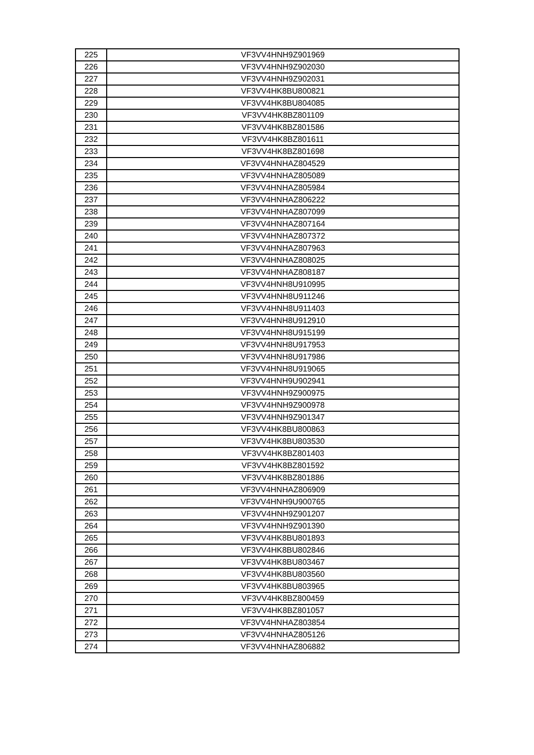| 225 | VF3VV4HNH9Z901969 |
| 226 | VF3VV4HNH9Z902030 |
| 227 | VF3VV4HNH9Z902031 |
| 228 | VF3VV4HK8BU800821 |
| 229 | VF3VV4HK8BU804085 |
| 230 | VF3VV4HK8BZ801109 |
| 231 | VF3VV4HK8BZ801586 |
| 232 | VF3VV4HK8BZ801611 |
| 233 | VF3VV4HK8BZ801698 |
| 234 | VF3VV4HNHAZ804529 |
| 235 | VF3VV4HNHAZ805089 |
| 236 | VF3VV4HNHAZ805984 |
| 237 | VF3VV4HNHAZ806222 |
| 238 | VF3VV4HNHAZ807099 |
| 239 | VF3VV4HNHAZ807164 |
| 240 | VF3VV4HNHAZ807372 |
| 241 | VF3VV4HNHAZ807963 |
| 242 | VF3VV4HNHAZ808025 |
| 243 | VF3VV4HNHAZ808187 |
| 244 | VF3VV4HNH8U910995 |
| 245 | VF3VV4HNH8U911246 |
| 246 | VF3VV4HNH8U911403 |
| 247 | VF3VV4HNH8U912910 |
| 248 | VF3VV4HNH8U915199 |
| 249 | VF3VV4HNH8U917953 |
| 250 | VF3VV4HNH8U917986 |
| 251 | VF3VV4HNH8U919065 |
| 252 | VF3VV4HNH9U902941 |
| 253 | VF3VV4HNH9Z900975 |
| 254 | VF3VV4HNH9Z900978 |
| 255 | VF3VV4HNH9Z901347 |
| 256 | VF3VV4HK8BU800863 |
| 257 | VF3VV4HK8BU803530 |
| 258 | VF3VV4HK8BZ801403 |
| 259 | VF3VV4HK8BZ801592 |
| 260 | VF3VV4HK8BZ801886 |
| 261 | VF3VV4HNHAZ806909 |
| 262 | VF3VV4HNH9U900765 |
| 263 | VF3VV4HNH9Z901207 |
| 264 | VF3VV4HNH9Z901390 |
| 265 | VF3VV4HK8BU801893 |
| 266 | VF3VV4HK8BU802846 |
| 267 | VF3VV4HK8BU803467 |
| 268 | VF3VV4HK8BU803560 |
| 269 | VF3VV4HK8BU803965 |
| 270 | VF3VV4HK8BZ800459 |
| 271 | VF3VV4HK8BZ801057 |
| 272 | VF3VV4HNHAZ803854 |
| 273 | VF3VV4HNHAZ805126 |
| 274 | VF3VV4HNHAZ806882 |